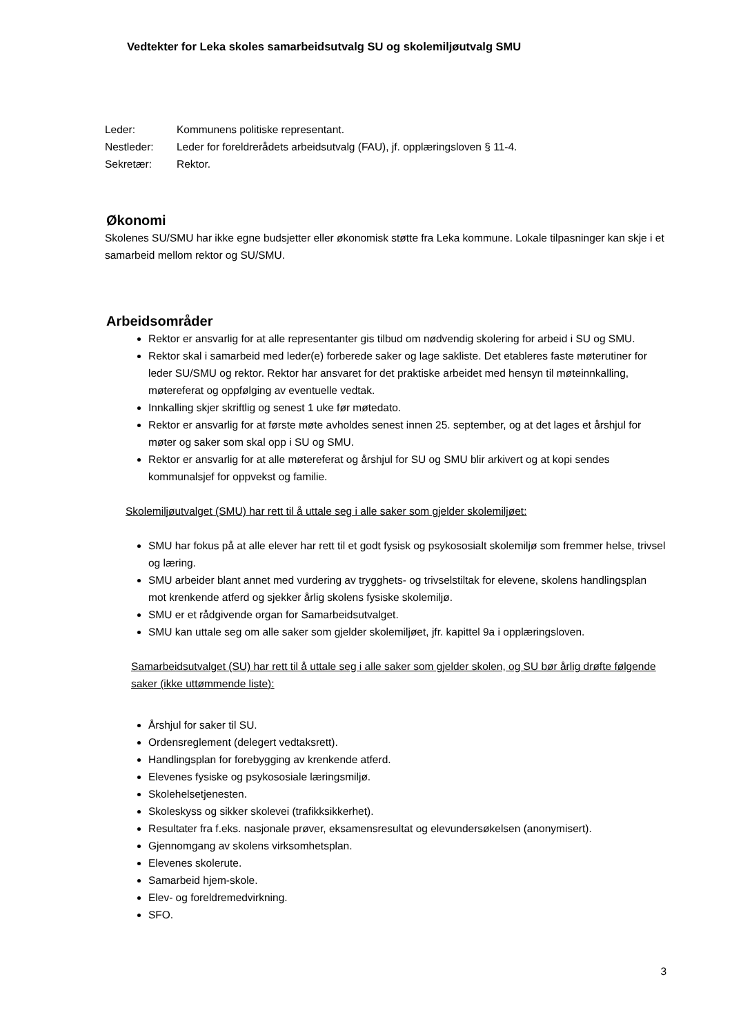Vedtekter for Leka skoles samarbeidsutvalg SU og skolemiljøutvalg SMU
| Leder: | Kommunens politiske representant. |
| Nestleder: | Leder for foreldrerådets arbeidsutvalg (FAU), jf. opplæringsloven § 11-4. |
| Sekretær: | Rektor. |
Økonomi
Skolenes SU/SMU har ikke egne budsjetter eller økonomisk støtte fra Leka kommune. Lokale tilpasninger kan skje i et samarbeid mellom rektor og SU/SMU.
Arbeidsområder
Rektor er ansvarlig for at alle representanter gis tilbud om nødvendig skolering for arbeid i SU og SMU.
Rektor skal i samarbeid med leder(e) forberede saker og lage sakliste. Det etableres faste møterutiner for leder SU/SMU og rektor. Rektor har ansvaret for det praktiske arbeidet med hensyn til møteinnkalling, møtereferat og oppfølging av eventuelle vedtak.
Innkalling skjer skriftlig og senest 1 uke før møtedato.
Rektor er ansvarlig for at første møte avholdes senest innen 25. september, og at det lages et årshjul for møter og saker som skal opp i SU og SMU.
Rektor er ansvarlig for at alle møtereferat og årshjul for SU og SMU blir arkivert og at kopi sendes kommunalsjef for oppvekst og familie.
Skolemiljøutvalget (SMU) har rett til å uttale seg i alle saker som gjelder skolemiljøet:
SMU har fokus på at alle elever har rett til et godt fysisk og psykososialt skolemiljø som fremmer helse, trivsel og læring.
SMU arbeider blant annet med vurdering av trygghets- og trivselstiltak for elevene, skolens handlingsplan mot krenkende atferd og sjekker årlig skolens fysiske skolemiljø.
SMU er et rådgivende organ for Samarbeidsutvalget.
SMU kan uttale seg om alle saker som gjelder skolemiljøet, jfr. kapittel 9a i opplæringsloven.
Samarbeidsutvalget (SU) har rett til å uttale seg i alle saker som gjelder skolen, og SU bør årlig drøfte følgende saker (ikke uttømmende liste):
Årshjul for saker til SU.
Ordensreglement (delegert vedtaksrett).
Handlingsplan for forebygging av krenkende atferd.
Elevenes fysiske og psykososiale læringsmiljø.
Skolehelsetjenesten.
Skoleskyss og sikker skolevei (trafikksikkerhet).
Resultater fra f.eks. nasjonale prøver, eksamensresultat og elevundersøkelsen (anonymisert).
Gjennomgang av skolens virksomhetsplan.
Elevenes skolerute.
Samarbeid hjem-skole.
Elev- og foreldremedvirkning.
SFO.
3